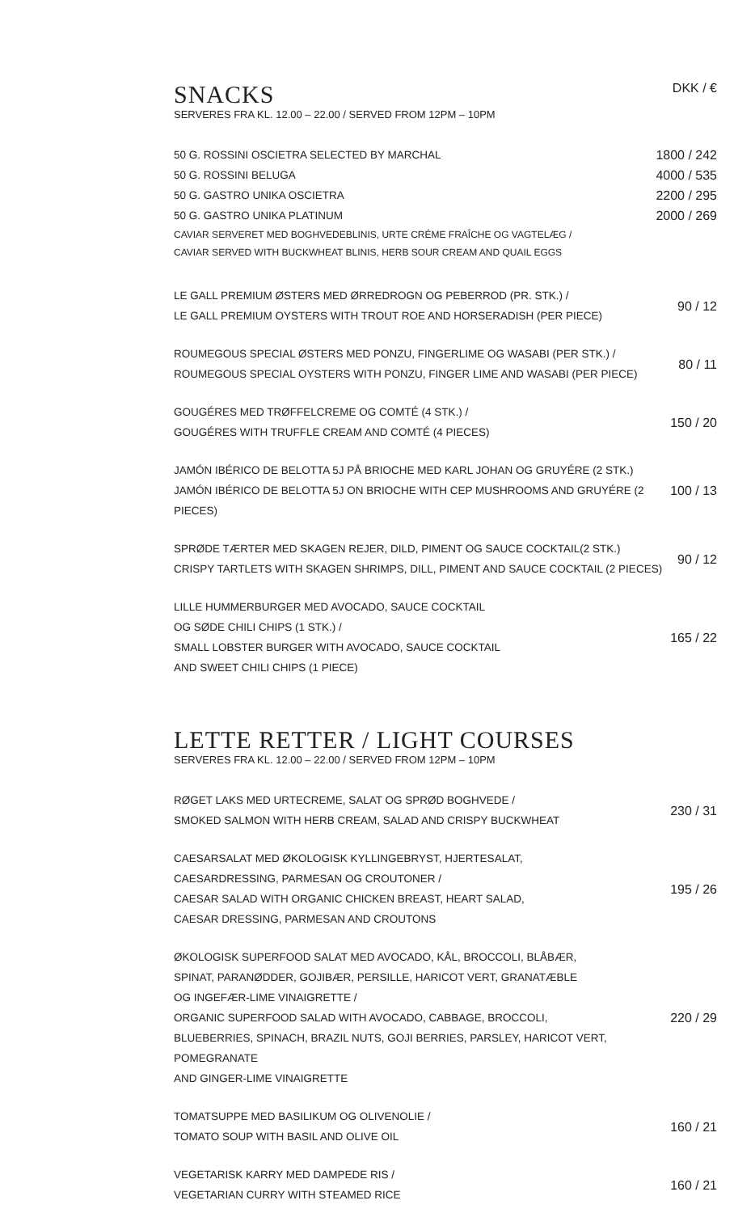SNACKS
DKK / €
SERVERES FRA KL. 12.00 – 22.00 / SERVED FROM 12PM – 10PM
50 G. ROSSINI OSCIETRA SELECTED BY MARCHAL 1800 / 242
50 G. ROSSINI BELUGA 4000 / 535
50 G. GASTRO UNIKA OSCIETRA 2200 / 295
50 G. GASTRO UNIKA PLATINUM 2000 / 269
CAVIAR SERVERET MED BOGHVEDEBLINIS, URTE CRÉME FRAÎCHE OG VAGTELÆG /
CAVIAR SERVED WITH BUCKWHEAT BLINIS, HERB SOUR CREAM AND QUAIL EGGS
LE GALL PREMIUM ØSTERS MED ØRREDROGN OG PEBERROD (PR. STK.) /
LE GALL PREMIUM OYSTERS WITH TROUT ROE AND HORSERADISH (PER PIECE) 90 / 12
ROUMEGOUS SPECIAL ØSTERS MED PONZU, FINGERLIME OG WASABI (PER STK.) /
ROUMEGOUS SPECIAL OYSTERS WITH PONZU, FINGER LIME AND WASABI (PER PIECE) 80 / 11
GOUGÉRES MED TRØFFELCREME OG COMTÉ (4 STK.) /
GOUGÉRES WITH TRUFFLE CREAM AND COMTÉ (4 PIECES) 150 / 20
JAMÓN IBÉRICO DE BELOTTA 5J PÅ BRIOCHE MED KARL JOHAN OG GRUYÉRE (2 STK.)
JAMÓN IBÉRICO DE BELOTTA 5J ON BRIOCHE WITH CEP MUSHROOMS AND GRUYÉRE (2 PIECES) 100 / 13
SPRØDE TÆRTER MED SKAGEN REJER, DILD, PIMENT OG SAUCE COCKTAIL(2 STK.)
CRISPY TARTLETS WITH SKAGEN SHRIMPS, DILL, PIMENT AND SAUCE COCKTAIL (2 PIECES) 90 / 12
LILLE HUMMERBURGER MED AVOCADO, SAUCE COCKTAIL
OG SØDE CHILI CHIPS (1 STK.) /
SMALL LOBSTER BURGER WITH AVOCADO, SAUCE COCKTAIL
AND SWEET CHILI CHIPS (1 PIECE) 165 / 22
LETTE RETTER / LIGHT COURSES
SERVERES FRA KL. 12.00 – 22.00 / SERVED FROM 12PM – 10PM
RØGET LAKS MED URTECREME, SALAT OG SPRØD BOGHVEDE /
SMOKED SALMON WITH HERB CREAM, SALAD AND CRISPY BUCKWHEAT 230 / 31
CAESARSALAT MED ØKOLOGISK KYLLINGEBRYST, HJERTESALAT,
CAESARDRESSING, PARMESAN OG CROUTONER /
CAESAR SALAD WITH ORGANIC CHICKEN BREAST, HEART SALAD,
CAESAR DRESSING, PARMESAN AND CROUTONS 195 / 26
ØKOLOGISK SUPERFOOD SALAT MED AVOCADO, KÅL, BROCCOLI, BLÅBÆR,
SPINAT, PARANØDDER, GOJIBÆR, PERSILLE, HARICOT VERT, GRANATÆBLE
OG INGEFÆR-LIME VINAIGRETTE /
ORGANIC SUPERFOOD SALAD WITH AVOCADO, CABBAGE, BROCCOLI,
BLUEBERRIES, SPINACH, BRAZIL NUTS, GOJI BERRIES, PARSLEY, HARICOT VERT, POMEGRANATE
AND GINGER-LIME VINAIGRETTE 220 / 29
TOMATSUPPE MED BASILIKUM OG OLIVENOLIE /
TOMATO SOUP WITH BASIL AND OLIVE OIL 160 / 21
VEGETARISK KARRY MED DAMPEDE RIS /
VEGETARIAN CURRY WITH STEAMED RICE 160 / 21